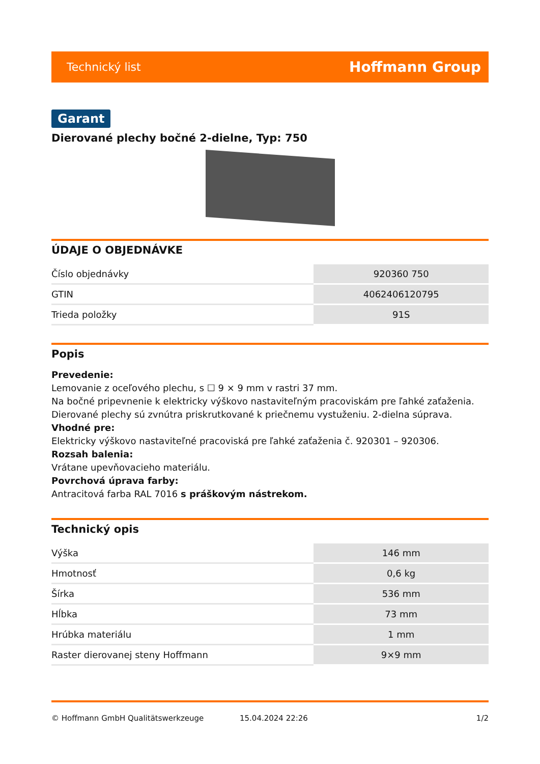Technický list Hoffmann Group
Garant
Dierované plechy bočné 2-dielne, Typ: 750
ÚDAJE O OBJEDNÁVKE
| Číslo objednávky | 920360 750 |
| GTIN | 4062406120795 |
| Trieda položky | 91S |
Popis
Prevedenie:
Lemovanie z oceľového plechu, s ☐ 9 × 9 mm v rastri 37 mm.
Na bočné pripevnenie k elektricky výškovo nastaviteľným pracoviskám pre ľahké zaťaženia.
Dierované plechy sú zvnútra priskrutkované k priečnemu vystuženiu. 2-dielna súprava.
Vhodné pre:
Elektricky výškovo nastaviteľné pracoviská pre ľahké zaťaženia č. 920301 – 920306.
Rozsah balenia:
Vrátane upevňovacieho materiálu.
Povrchová úprava farby:
Antracitová farba RAL 7016 s práškovým nástrekom.
Technický opis
| Výška | 146 mm |
| Hmotnosť | 0,6 kg |
| Šírka | 536 mm |
| Hĺbka | 73 mm |
| Hrúbka materiálu | 1 mm |
| Raster dierovanej steny Hoffmann | 9×9 mm |
© Hoffmann GmbH Qualitätswerkzeuge 15.04.2024 22:26 1/2